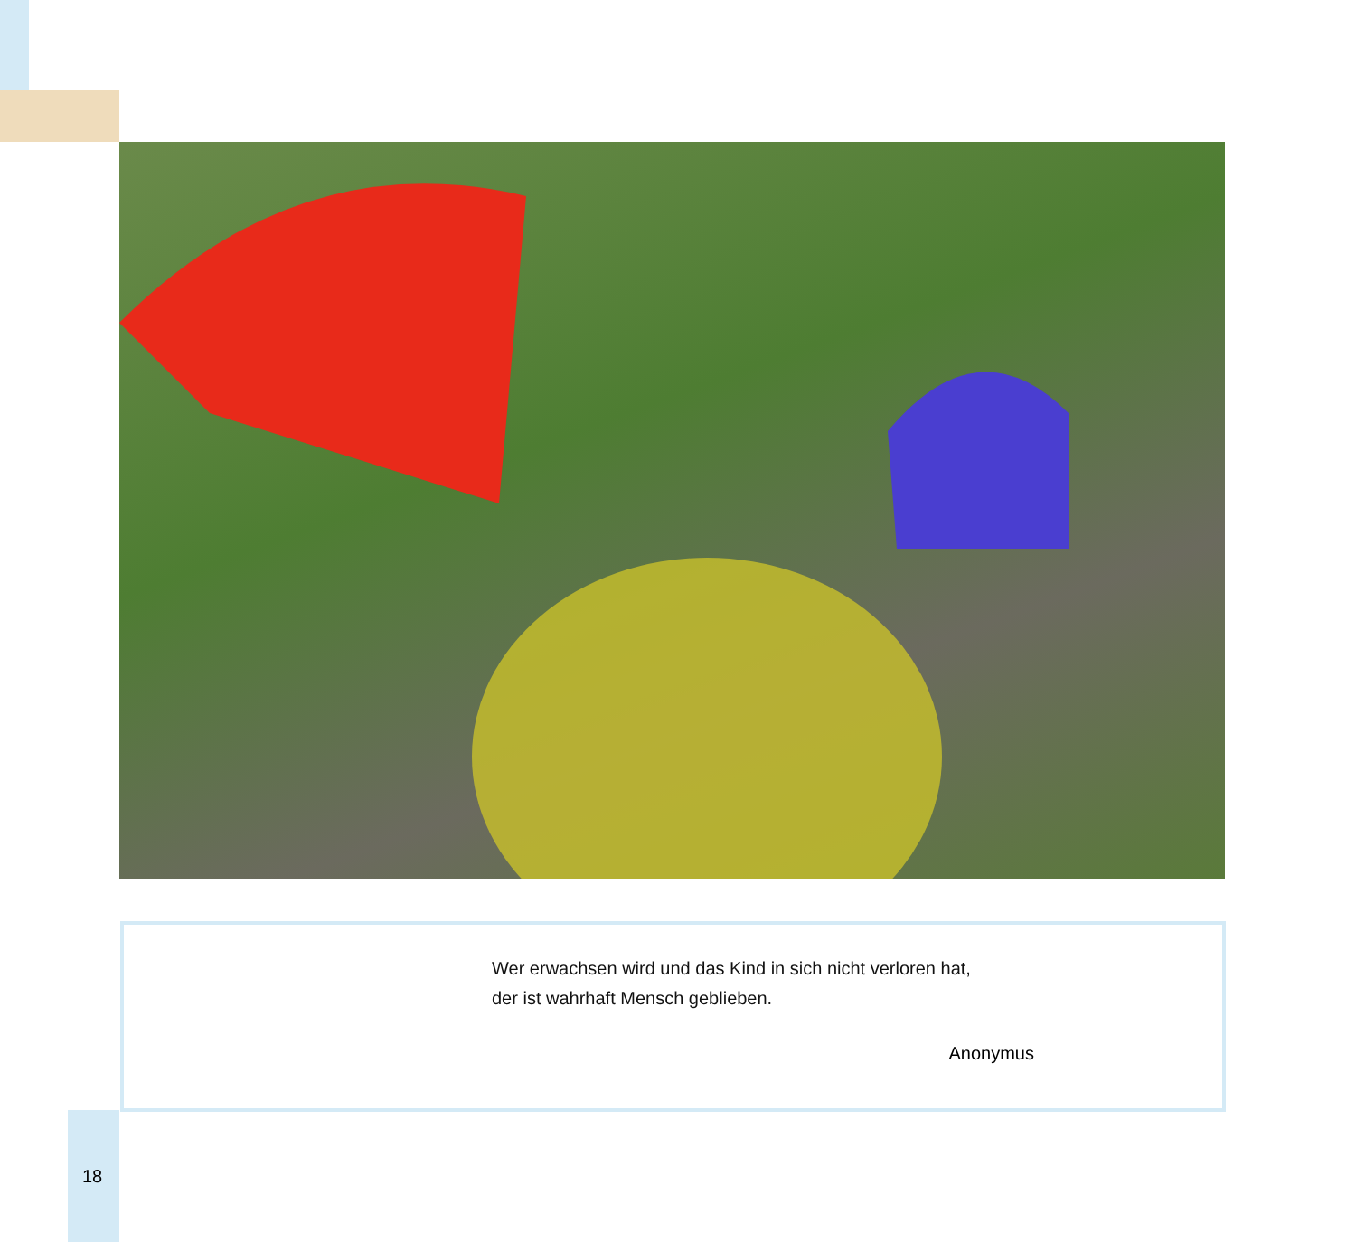Wer erwachsen wird und das Kind in sich nicht verloren hat,
der ist wahrhaft Mensch geblieben.
Anonymus
18